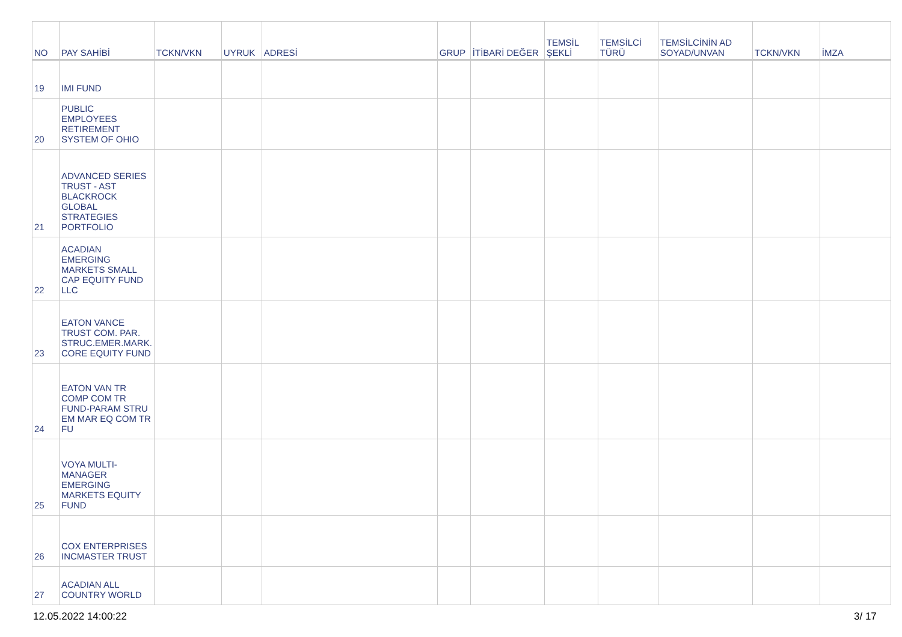| NO | PAY SAHİBİ | TCKN/VKN | UYRUK | ADRESİ | GRUP | İTİBARİ DEĞER | TEMSİL ŞEKLİ | TEMSİLCİ TÜRÜ | TEMSİLCİNİN AD SOYAD/UNVAN | TCKN/VKN | İMZA |
| --- | --- | --- | --- | --- | --- | --- | --- | --- | --- | --- | --- |
| 19 | IMI FUND | | | | | | | | | | |
| 20 | PUBLIC EMPLOYEES RETIREMENT SYSTEM OF OHIO | | | | | | | | | | |
| 21 | ADVANCED SERIES TRUST - AST BLACKROCK GLOBAL STRATEGIES PORTFOLIO | | | | | | | | | | |
| 22 | ACADIAN EMERGING MARKETS SMALL CAP EQUITY FUND LLC | | | | | | | | | | |
| 23 | EATON VANCE TRUST COM. PAR. STRUC.EMER.MARK. CORE EQUITY FUND | | | | | | | | | | |
| 24 | EATON VAN TR COMP COM TR FUND-PARAM STRU EM MAR EQ COM TR FU | | | | | | | | | | |
| 25 | VOYA MULTI-MANAGER EMERGING MARKETS EQUITY FUND | | | | | | | | | | |
| 26 | COX ENTERPRISES INCMASTER TRUST | | | | | | | | | | |
| 27 | ACADIAN ALL COUNTRY WORLD | | | | | | | | | | |
12.05.2022 14:00:22 3/ 17